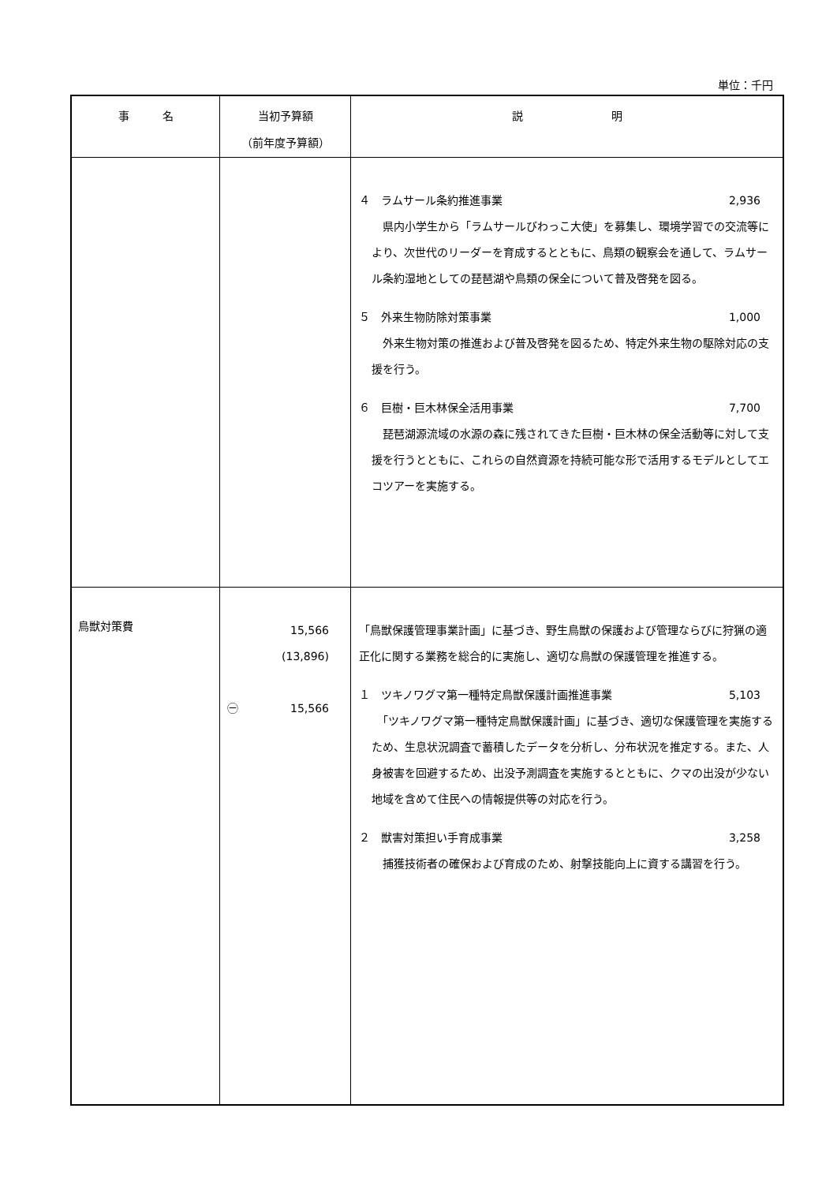単位：千円
| 事 名 | 当初予算額 （前年度予算額） | 説 明 |
| --- | --- | --- |
| | | ４ ラムサール条約推進事業 2,936 県内小学生から「ラムサールびわっこ大使」を募集し、環境学習での交流等により、次世代のリーダーを育成するとともに、鳥類の観察会を通して、ラムサール条約湿地としての琵琶湖や鳥類の保全について普及啓発を図る。 ５ 外来生物防除対策事業 1,000 外来生物対策の推進および普及啓発を図るため、特定外来生物の駆除対応の支援を行う。 ６ 巨樹・巨木林保全活用事業 7,700 琵琶湖源流域の水源の森に残されてきた巨樹・巨木林の保全活動等に対して支援を行うとともに、これらの自然資源を持続可能な形で活用するモデルとしてエコツアーを実施する。 |
| 鳥獣対策費 | 15,566 (13,896) ㊀ 15,566 | 「鳥獣保護管理事業計画」に基づき、野生鳥獣の保護および管理ならびに狩猟の適正化に関する業務を総合的に実施し、適切な鳥獣の保護管理を推進する。 １ ツキノワグマ第一種特定鳥獣保護計画推進事業 5,103 「ツキノワグマ第一種特定鳥獣保護計画」に基づき、適切な保護管理を実施するため、生息状況調査で蓄積したデータを分析し、分布状況を推定する。また、人身被害を回避するため、出没予測調査を実施するとともに、クマの出没が少ない地域を含めて住民への情報提供等の対応を行う。 ２ 獣害対策担い手育成事業 3,258 捕獲技術者の確保および育成のため、射撃技能向上に資する講習を行う。 |